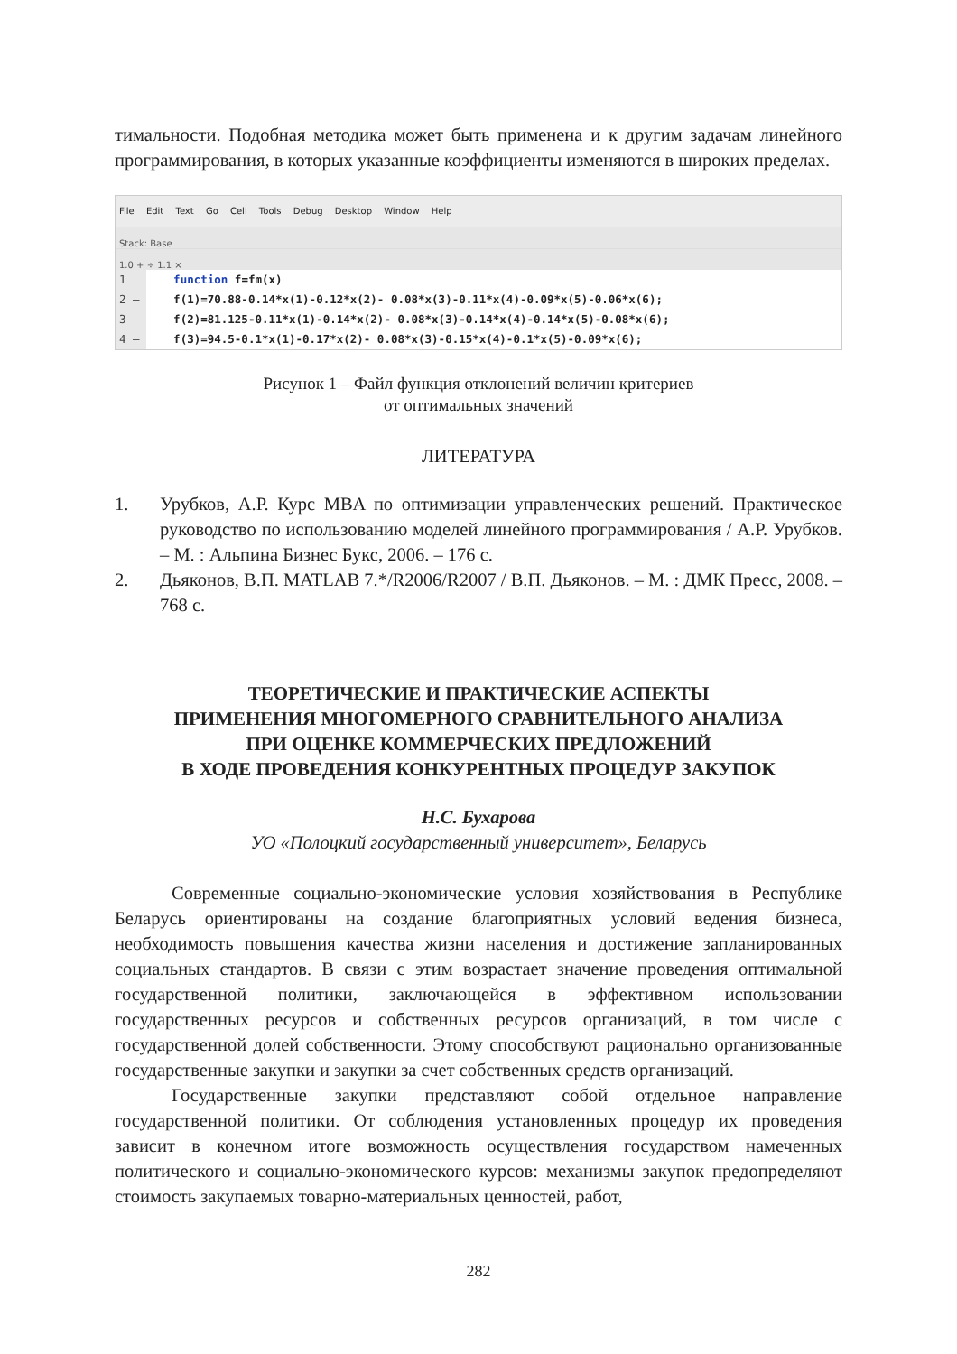тимальности. Подобная методика может быть применена и к другим задачам линейного программирования, в которых указанные коэффициенты изменяются в широких пределах.
File Edit Text Go Cell Tools Debug Desktop Window Help
Stack: Base
1.0 + ÷ 1.1 ×
1 function f=fm(x)
2 – f(1)=70.88-0.14*x(1)-0.12*x(2)- 0.08*x(3)-0.11*x(4)-0.09*x(5)-0.06*x(6);
3 – f(2)=81.125-0.11*x(1)-0.14*x(2)- 0.08*x(3)-0.14*x(4)-0.14*x(5)-0.08*x(6);
4 – f(3)=94.5-0.1*x(1)-0.17*x(2)- 0.08*x(3)-0.15*x(4)-0.1*x(5)-0.09*x(6);
Рисунок 1 – Файл функция отклонений величин критериев
от оптимальных значений
ЛИТЕРАТУРА
1. Урубков, А.Р. Курс MBA по оптимизации управленческих решений. Практическое руководство по использованию моделей линейного программирования / А.Р. Урубков. – М. : Альпина Бизнес Букс, 2006. – 176 с.
2. Дьяконов, В.П. MATLAB 7.*/R2006/R2007 / В.П. Дьяконов. – М. : ДМК Пресс, 2008. – 768 с.
ТЕОРЕТИЧЕСКИЕ И ПРАКТИЧЕСКИЕ АСПЕКТЫ
ПРИМЕНЕНИЯ МНОГОМЕРНОГО СРАВНИТЕЛЬНОГО АНАЛИЗА
ПРИ ОЦЕНКЕ КОММЕРЧЕСКИХ ПРЕДЛОЖЕНИЙ
В ХОДЕ ПРОВЕДЕНИЯ КОНКУРЕНТНЫХ ПРОЦЕДУР ЗАКУПОК
Н.С. Бухарова
УО «Полоцкий государственный университет», Беларусь
Современные социально-экономические условия хозяйствования в Республике Беларусь ориентированы на создание благоприятных условий ведения бизнеса, необходимость повышения качества жизни населения и достижение запланированных социальных стандартов. В связи с этим возрастает значение проведения оптимальной государственной политики, заключающейся в эффективном использовании государственных ресурсов и собственных ресурсов организаций, в том числе с государственной долей собственности. Этому способствуют рационально организованные государственные закупки и закупки за счет собственных средств организаций.
Государственные закупки представляют собой отдельное направление государственной политики. От соблюдения установленных процедур их проведения зависит в конечном итоге возможность осуществления государством намеченных политического и социально-экономического курсов: механизмы закупок предопределяют стоимость закупаемых товарно-материальных ценностей, работ,
282